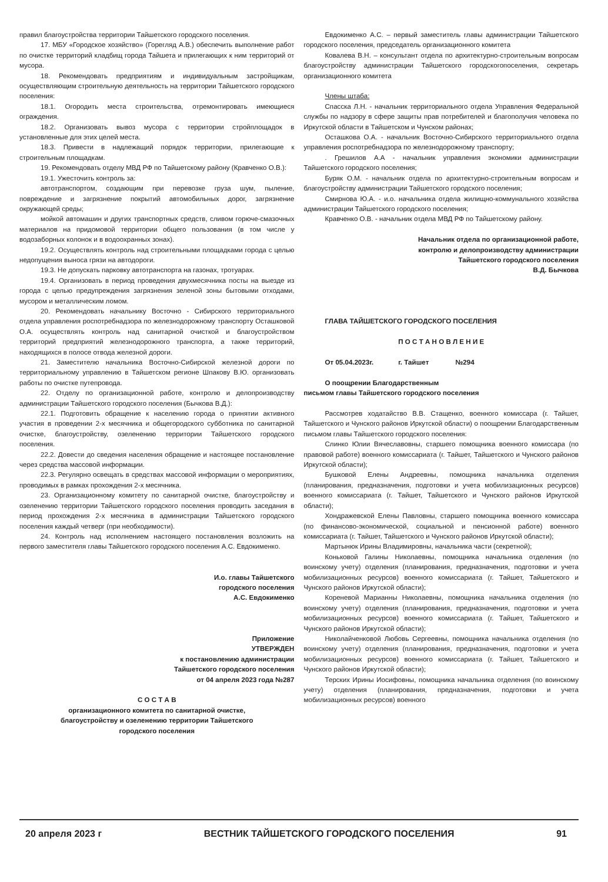правил благоустройства территории Тайшетского городского поселения.
17. МБУ «Городское хозяйство» (Горегляд А.В.) обеспечить выполнение работ по очистке территорий кладбищ города Тайшета и прилегающих к ним территорий от мусора.
18. Рекомендовать предприятиям и индивидуальным застройщикам, осуществляющим строительную деятельность на территории Тайшетского городского поселения:
18.1. Огородить места строительства, отремонтировать имеющиеся ограждения.
18.2. Организовать вывоз мусора с территории стройплощадок в установленные для этих целей места.
18.3. Привести в надлежащий порядок территории, прилегающие к строительным площадкам.
19. Рекомендовать отделу МВД РФ по Тайшетскому району (Кравченко О.В.):
19.1. Ужесточить контроль за:
автотранспортом, создающим при перевозке груза шум, пыление, повреждение и загрязнение покрытий автомобильных дорог, загрязнение окружающей среды;
мойкой автомашин и других транспортных средств, сливом горюче-смазочных материалов на придомовой территории общего пользования (в том числе у водозаборных колонок и в водоохранных зонах).
19.2. Осуществлять контроль над строительными площадками города с целью недопущения выноса грязи на автодороги.
19.3. Не допускать парковку автотранспорта на газонах, тротуарах.
19.4. Организовать в период проведения двухмесячника посты на выезде из города с целью предупреждения загрязнения зеленой зоны бытовыми отходами, мусором и металлическим ломом.
20. Рекомендовать начальнику Восточно - Сибирского территориального отдела управления роспотребнадзора по железнодорожному транспорту Осташковой О.А. осуществлять контроль над санитарной очисткой и благоустройством территорий предприятий железнодорожного транспорта, а также территорий, находящихся в полосе отвода железной дороги.
21. Заместителю начальника Восточно-Сибирской железной дороги по территориальному управлению в Тайшетском регионе Шпакову В.Ю. организовать работы по очистке путепровода.
22. Отделу по организационной работе, контролю и делопроизводству администрации Тайшетского городского поселения (Бычкова В.Д.):
22.1. Подготовить обращение к населению города о принятии активного участия в проведении 2-х месячника и общегородского субботника по санитарной очистке, благоустройству, озеленению территории Тайшетского городского поселения.
22.2. Довести до сведения населения обращение и настоящее постановление через средства массовой информации.
22.3. Регулярно освещать в средствах массовой информации о мероприятиях, проводимых в рамках прохождения 2-х месячника.
23. Организационному комитету по санитарной очистке, благоустройству и озеленению территории Тайшетского городского поселения проводить заседания в период прохождения 2-х месячника в администрации Тайшетского городского поселения каждый четверг (при необходимости).
24. Контроль над исполнением настоящего постановления возложить на первого заместителя главы Тайшетского городского поселения А.С. Евдокименко.
И.о. главы Тайшетского
городского поселения
А.С. Евдокименко
Приложение
УТВЕРЖДЕН
к постановлению администрации
Тайшетского городского поселения
от 04 апреля 2023 года №287
С О С Т А В
организационного комитета по санитарной очистке,
благоустройству и озеленению территории Тайшетского
городского поселения
Евдокименко А.С. – первый заместитель главы администрации Тайшетского городского поселения, председатель организационного комитета
Ковалева В.Н. – консультант отдела по архитектурно-строительным вопросам благоустройству администрации Тайшетского городскогопоселения, секретарь организационного комитета
Члены штаба:
Спасска Л.Н. - начальник территориального отдела Управления Федеральной службы по надзору в сфере защиты прав потребителей и благополучия человека по Иркутской области в Тайшетском и Чунском районах;
Осташкова О.А. - начальник Восточно-Сибирского территориального отдела управления роспотребнадзора по железнодорожному транспорту;
. Грешилов А.А - начальник управления экономики администрации Тайшетского городского поселения;
Буряк О.М. - начальник отдела по архитектурно-строительным вопросам и благоустройству администрации Тайшетского городского поселения;
Смирнова Ю.А. - и.о. начальника отдела жилищно-коммунального хозяйства администрации Тайшетского городского поселения;
Кравченко О.В. - начальник отдела МВД РФ по Тайшетскому району.
Начальник отдела по организационной работе,
контролю и делопроизводству администрации
Тайшетского городского поселения
В.Д. Бычкова
ГЛАВА ТАЙШЕТСКОГО ГОРОДСКОГО ПОСЕЛЕНИЯ
П О С Т А Н О В Л Е Н И Е
От 05.04.2023г. г. Тайшет №294
О поощрении Благодарственным
письмом главы Тайшетского городского поселения
Рассмотрев ходатайство В.В. Стащенко, военного комиссара (г. Тайшет, Тайшетского и Чунского районов Иркутской области) о поощрении Благодарственным письмом главы Тайшетского городского поселения:
Слинко Юлии Вячеславовны, старшего помощника военного комиссара (по правовой работе) военного комиссариата (г. Тайшет, Тайшетского и Чунского районов Иркутской области);
Бушковой Елены Андреевны, помощника начальника отделения (планирования, предназначения, подготовки и учета мобилизационных ресурсов) военного комиссариата (г. Тайшет, Тайшетского и Чунского районов Иркутской области);
Хондражевской Елены Павловны, старшего помощника военного комиссара (по финансово-экономической, социальной и пенсионной работе) военного комиссариата (г. Тайшет, Тайшетского и Чунского районов Иркутской области);
Мартынюк Ирины Владимировны, начальника части (секретной);
Коньковой Галины Николаевны, помощника начальника отделения (по воинскому учету) отделения (планирования, предназначения, подготовки и учета мобилизационных ресурсов) военного комиссариата (г. Тайшет, Тайшетского и Чунского районов Иркутской области);
Кореневой Марианны Николаевны, помощника начальника отделения (по воинскому учету) отделения (планирования, предназначения, подготовки и учета мобилизационных ресурсов) военного комиссариата (г. Тайшет, Тайшетского и Чунского районов Иркутской области);
Николайченковой Любовь Сергеевны, помощника начальника отделения (по воинскому учету) отделения (планирования, предназначения, подготовки и учета мобилизационных ресурсов) военного комиссариата (г. Тайшет, Тайшетского и Чунского районов Иркутской области);
Терских Ирины Иосифовны, помощника начальника отделения (по воинскому учету) отделения (планирования, предназначения, подготовки и учета мобилизационных ресурсов) военного
20 апреля 2023 г ВЕСТНИК ТАЙШЕТСКОГО ГОРОДСКОГО ПОСЕЛЕНИЯ 91